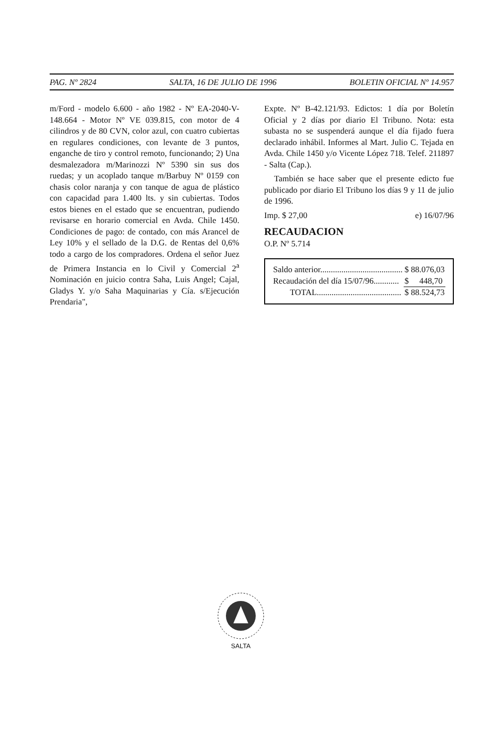PAG. Nº 2824 SALTA, 16 DE JULIO DE 1996 BOLETIN OFICIAL Nº 14.957
m/Ford - modelo 6.600 - año 1982 - Nº EA-2040-V-148.664 - Motor Nº VE 039.815, con motor de 4 cilindros y de 80 CVN, color azul, con cuatro cubiertas en regulares condiciones, con levante de 3 puntos, enganche de tiro y control remoto, funcionando; 2) Una desmalezadora m/Marinozzi Nº 5390 sin sus dos ruedas; y un acoplado tanque m/Barbuy Nº 0159 con chasis color naranja y con tanque de agua de plástico con capacidad para 1.400 lts. y sin cubiertas. Todos estos bienes en el estado que se encuentran, pudiendo revisarse en horario comercial en Avda. Chile 1450. Condiciones de pago: de contado, con más Arancel de Ley 10% y el sellado de la D.G. de Rentas del 0,6% todo a cargo de los compradores. Ordena el señor Juez de Primera Instancia en lo Civil y Comercial 2<sup>a</sup> Nominación en juicio contra Saha, Luis Angel; Cajal, Gladys Y. y/o Saha Maquinarias y Cía. s/Ejecución Prendaria",
Expte. Nº B-42.121/93. Edictos: 1 día por Boletín Oficial y 2 días por diario El Tribuno. Nota: esta subasta no se suspenderá aunque el día fijado fuera declarado inhábil. Informes al Mart. Julio C. Tejada en Avda. Chile 1450 y/o Vicente López 718. Telef. 211897 - Salta (Cap.).
También se hace saber que el presente edicto fue publicado por diario El Tribuno los días 9 y 11 de julio de 1996.
Imp. $ 27,00 e) 16/07/96
RECAUDACION
O.P. Nº 5.714
| Saldo anterior....................................... | $ 88.076,03 |
| Recaudación del día 15/07/96............ | $ 448,70 |
| TOTAL........................................ | $ 88.524,73 |
SALTA